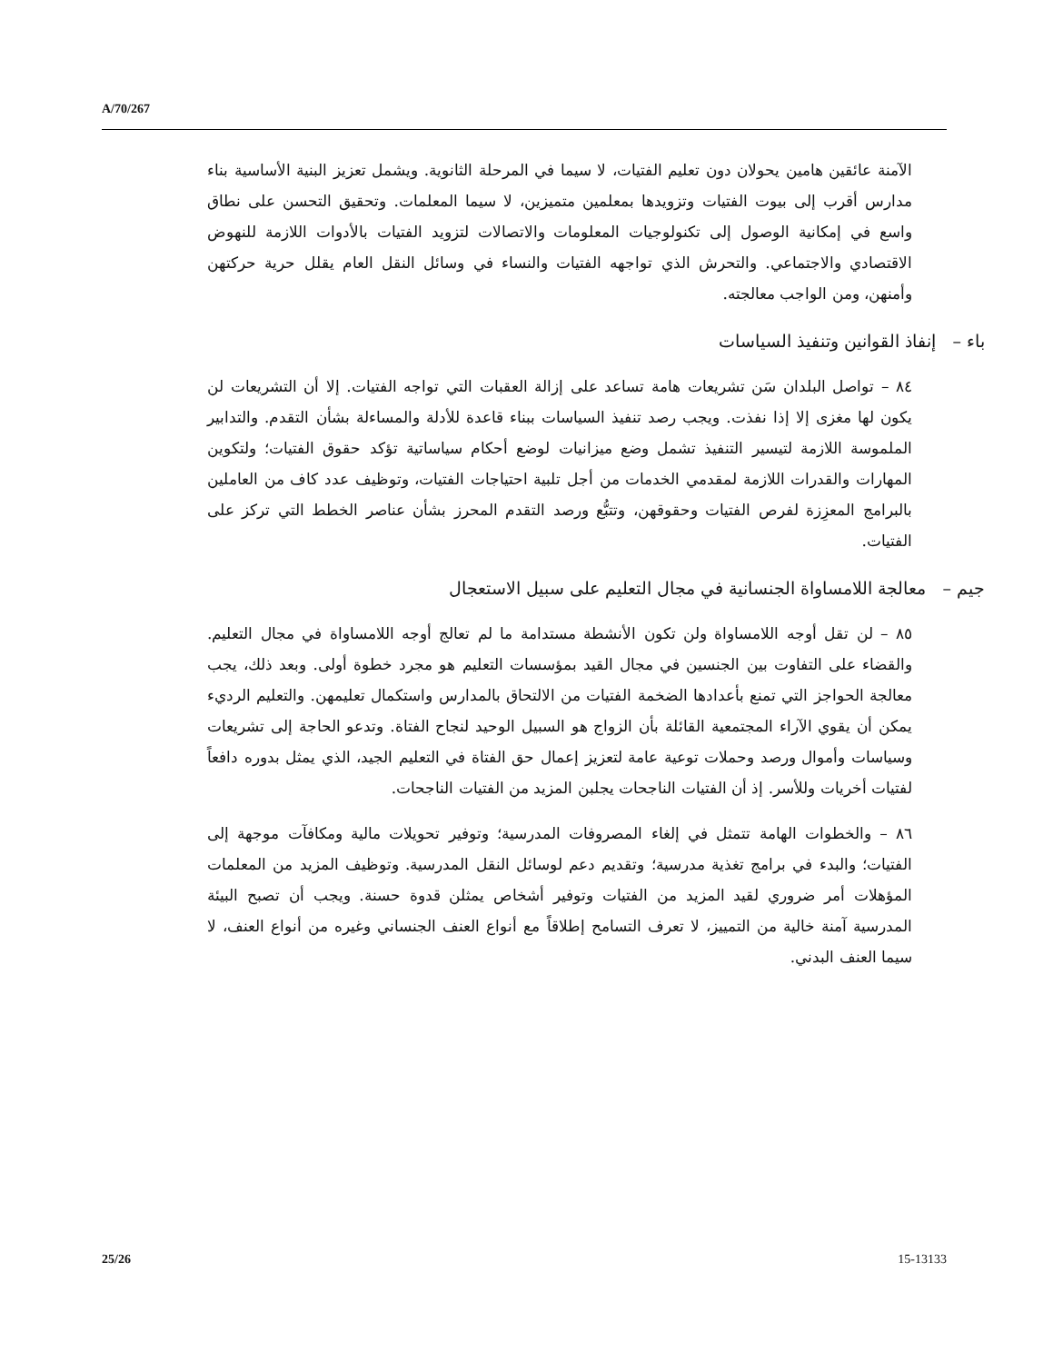A/70/267
الآمنة عائقين هامين يحولان دون تعليم الفتيات، لا سيما في المرحلة الثانوية. ويشمل تعزيز البنية الأساسية بناء مدارس أقرب إلى بيوت الفتيات وتزويدها بمعلمين متميزين، لا سيما المعلمات. وتحقيق التحسن على نطاق واسع في إمكانية الوصول إلى تكنولوجيات المعلومات والاتصالات لتزويد الفتيات بالأدوات اللازمة للنهوض الاقتصادي والاجتماعي. والتحرش الذي تواجهه الفتيات والنساء في وسائل النقل العام يقلل حرية حركتهن وأمنهن، ومن الواجب معالجته.
باء – إنفاذ القوانين وتنفيذ السياسات
٨٤ – تواصل البلدان سَن تشريعات هامة تساعد على إزالة العقبات التي تواجه الفتيات. إلا أن التشريعات لن يكون لها مغزى إلا إذا نفذت. ويجب رصد تنفيذ السياسات ببناء قاعدة للأدلة والمساءلة بشأن التقدم. والتدابير الملموسة اللازمة لتيسير التنفيذ تشمل وضع ميزانيات لوضع أحكام سياساتية تؤكد حقوق الفتيات؛ ولتكوين المهارات والقدرات اللازمة لمقدمي الخدمات من أجل تلبية احتياجات الفتيات، وتوظيف عدد كاف من العاملين بالبرامج المعزِزة لفرص الفتيات وحقوقهن، وتتبُّع ورصد التقدم المحرز بشأن عناصر الخطط التي تركز على الفتيات.
جيم – معالجة اللامساواة الجنسانية في مجال التعليم على سبيل الاستعجال
٨٥ – لن تقل أوجه اللامساواة ولن تكون الأنشطة مستدامة ما لم تعالج أوجه اللامساواة في مجال التعليم. والقضاء على التفاوت بين الجنسين في مجال القيد بمؤسسات التعليم هو مجرد خطوة أولى. وبعد ذلك، يجب معالجة الحواجز التي تمنع بأعدادها الضخمة الفتيات من الالتحاق بالمدارس واستكمال تعليمهن. والتعليم الرديء يمكن أن يقوي الآراء المجتمعية القائلة بأن الزواج هو السبيل الوحيد لنجاح الفتاة. وتدعو الحاجة إلى تشريعات وسياسات وأموال ورصد وحملات توعية عامة لتعزيز إعمال حق الفتاة في التعليم الجيد، الذي يمثل بدوره دافعاً لفتيات أخريات وللأسر. إذ أن الفتيات الناجحات يجلبن المزيد من الفتيات الناجحات.
٨٦ – والخطوات الهامة تتمثل في إلغاء المصروفات المدرسية؛ وتوفير تحويلات مالية ومكافآت موجهة إلى الفتيات؛ والبدء في برامج تغذية مدرسية؛ وتقديم دعم لوسائل النقل المدرسية. وتوظيف المزيد من المعلمات المؤهلات أمر ضروري لقيد المزيد من الفتيات وتوفير أشخاص يمثلن قدوة حسنة. ويجب أن تصبح البيئة المدرسية آمنة خالية من التمييز، لا تعرف التسامح إطلاقاً مع أنواع العنف الجنساني وغيره من أنواع العنف، لا سيما العنف البدني.
25/26 15-13133